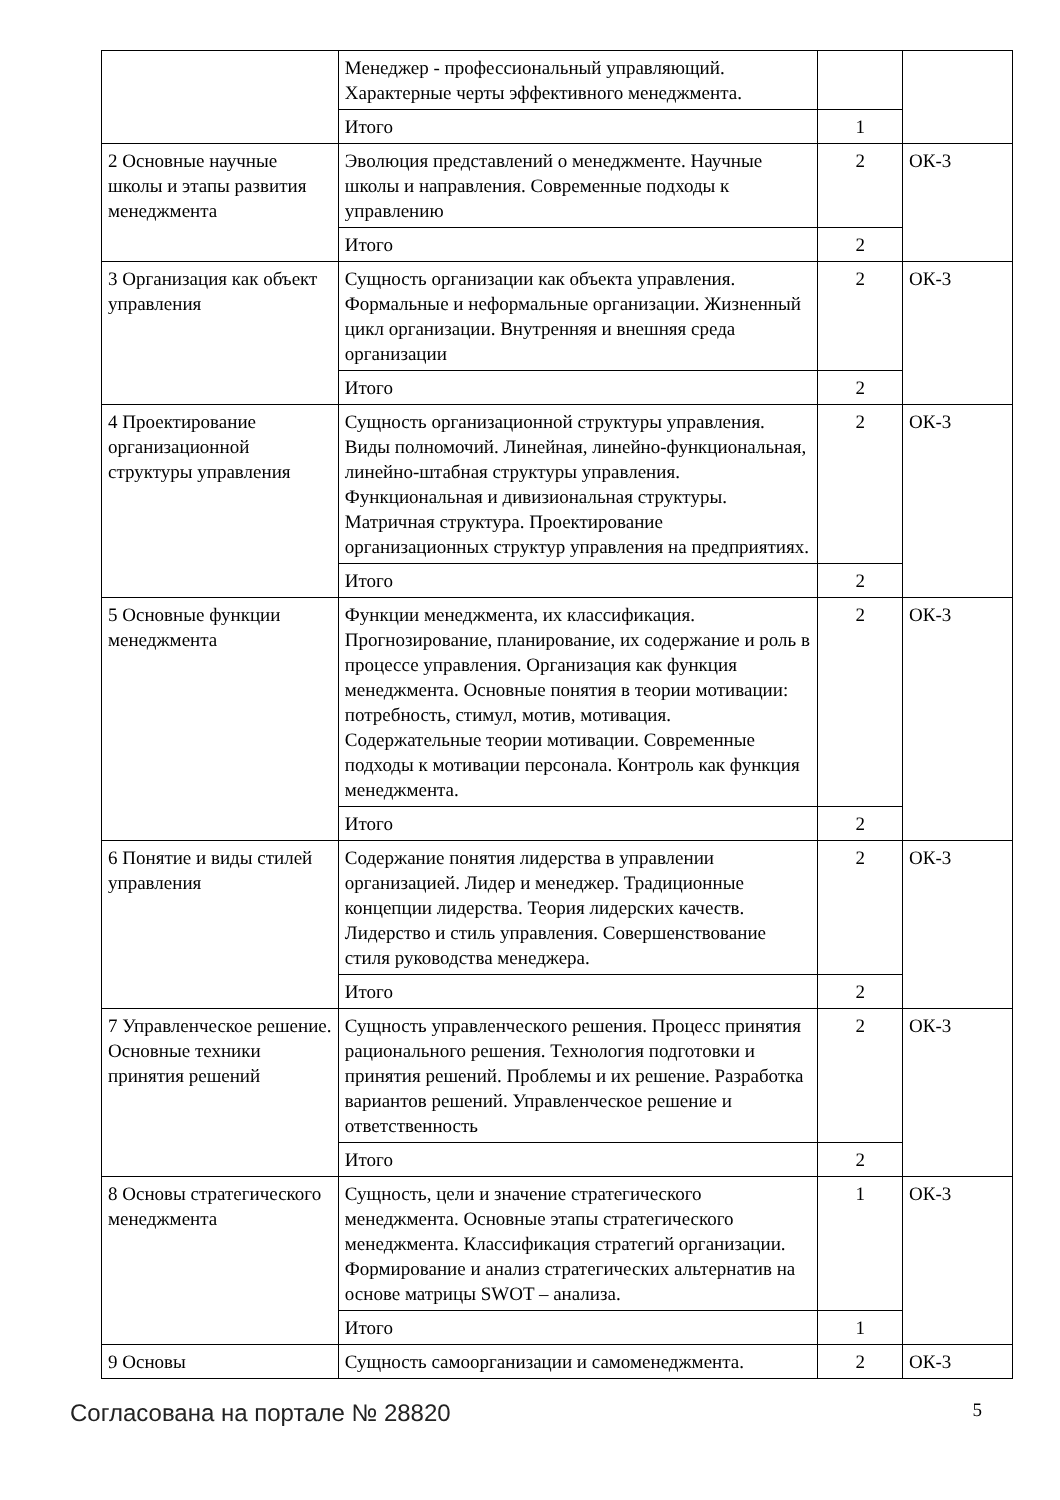| | Менеджер - профессиональный управляющий. Характерные черты эффективного менеджмента. | | |
| | Итого | 1 | |
| 2 Основные научные школы и этапы развития менеджмента | Эволюция представлений о менеджменте. Научные школы и направления. Современные подходы к управлению | 2 | ОК-3 |
| | Итого | 2 | |
| 3 Организация как объект управления | Сущность организации как объекта управления. Формальные и неформальные организации. Жизненный цикл организации. Внутренняя и внешняя среда организации | 2 | ОК-3 |
| | Итого | 2 | |
| 4 Проектирование организационной структуры управления | Сущность организационной структуры управления. Виды полномочий. Линейная, линейно-функциональная, линейно-штабная структуры управления. Функциональная и дивизиональная структуры. Матричная структура. Проектирование организационных структур управления на предприятиях. | 2 | ОК-3 |
| | Итого | 2 | |
| 5 Основные функции менеджмента | Функции менеджмента, их классификация. Прогнозирование, планирование, их содержание и роль в процессе управления. Организация как функция менеджмента. Основные понятия в теории мотивации: потребность, стимул, мотив, мотивация. Содержательные теории мотивации. Современные подходы к мотивации персонала. Контроль как функция менеджмента. | 2 | ОК-3 |
| | Итого | 2 | |
| 6 Понятие и виды стилей управления | Содержание понятия лидерства в управлении организацией. Лидер и менеджер. Традиционные концепции лидерства. Теория лидерских качеств. Лидерство и стиль управления. Совершенствование стиля руководства менеджера. | 2 | ОК-3 |
| | Итого | 2 | |
| 7 Управленческое решение. Основные техники принятия решений | Сущность управленческого решения. Процесс принятия рационального решения. Технология подготовки и принятия решений. Проблемы и их решение. Разработка вариантов решений. Управленческое решение и ответственность | 2 | ОК-3 |
| | Итого | 2 | |
| 8 Основы стратегического менеджмента | Сущность, цели и значение стратегического менеджмента. Основные этапы стратегического менеджмента. Классификация стратегий организации. Формирование и анализ стратегических альтернатив на основе матрицы SWOT – анализа. | 1 | ОК-3 |
| | Итого | 1 | |
| 9 Основы | Сущность самоорганизации и самоменеджмента. | 2 | ОК-3 |
Согласована на портале № 28820 5